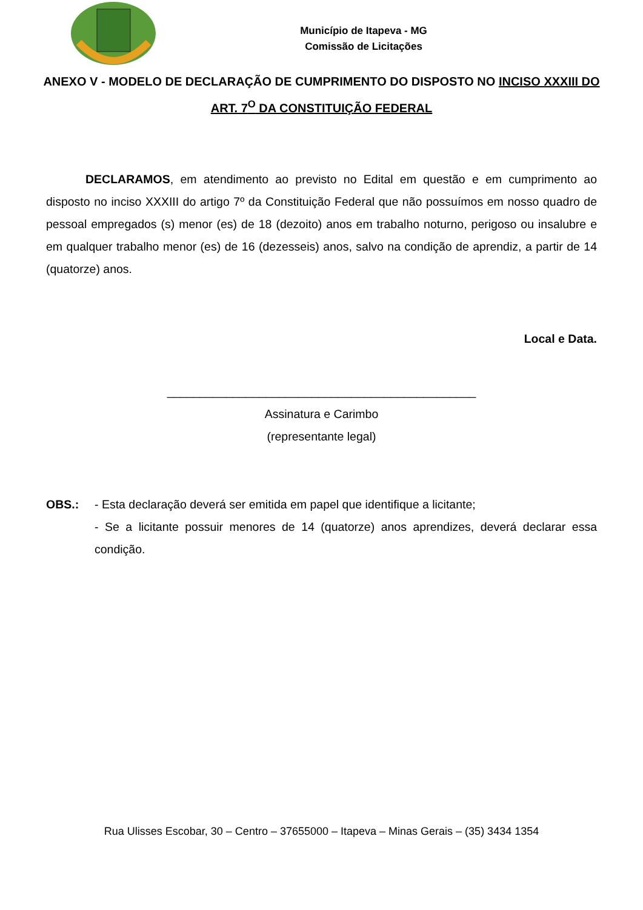Município de Itapeva - MG
Comissão de Licitações
ANEXO V - MODELO DE DECLARAÇÃO DE CUMPRIMENTO DO DISPOSTO NO INCISO XXXIII DO ART. 7<sup>O</sup> DA CONSTITUIÇÃO FEDERAL
DECLARAMOS, em atendimento ao previsto no Edital em questão e em cumprimento ao disposto no inciso XXXIII do artigo 7º da Constituição Federal que não possuímos em nosso quadro de pessoal empregados (s) menor (es) de 18 (dezoito) anos em trabalho noturno, perigoso ou insalubre e em qualquer trabalho menor (es) de 16 (dezesseis) anos, salvo na condição de aprendiz, a partir de 14 (quatorze) anos.
Local e Data.
_______________________________________________
Assinatura e Carimbo
(representante legal)
OBS.: - Esta declaração deverá ser emitida em papel que identifique a licitante;
- Se a licitante possuir menores de 14 (quatorze) anos aprendizes, deverá declarar essa condição.
Rua Ulisses Escobar, 30 – Centro – 37655000 – Itapeva – Minas Gerais – (35) 3434 1354